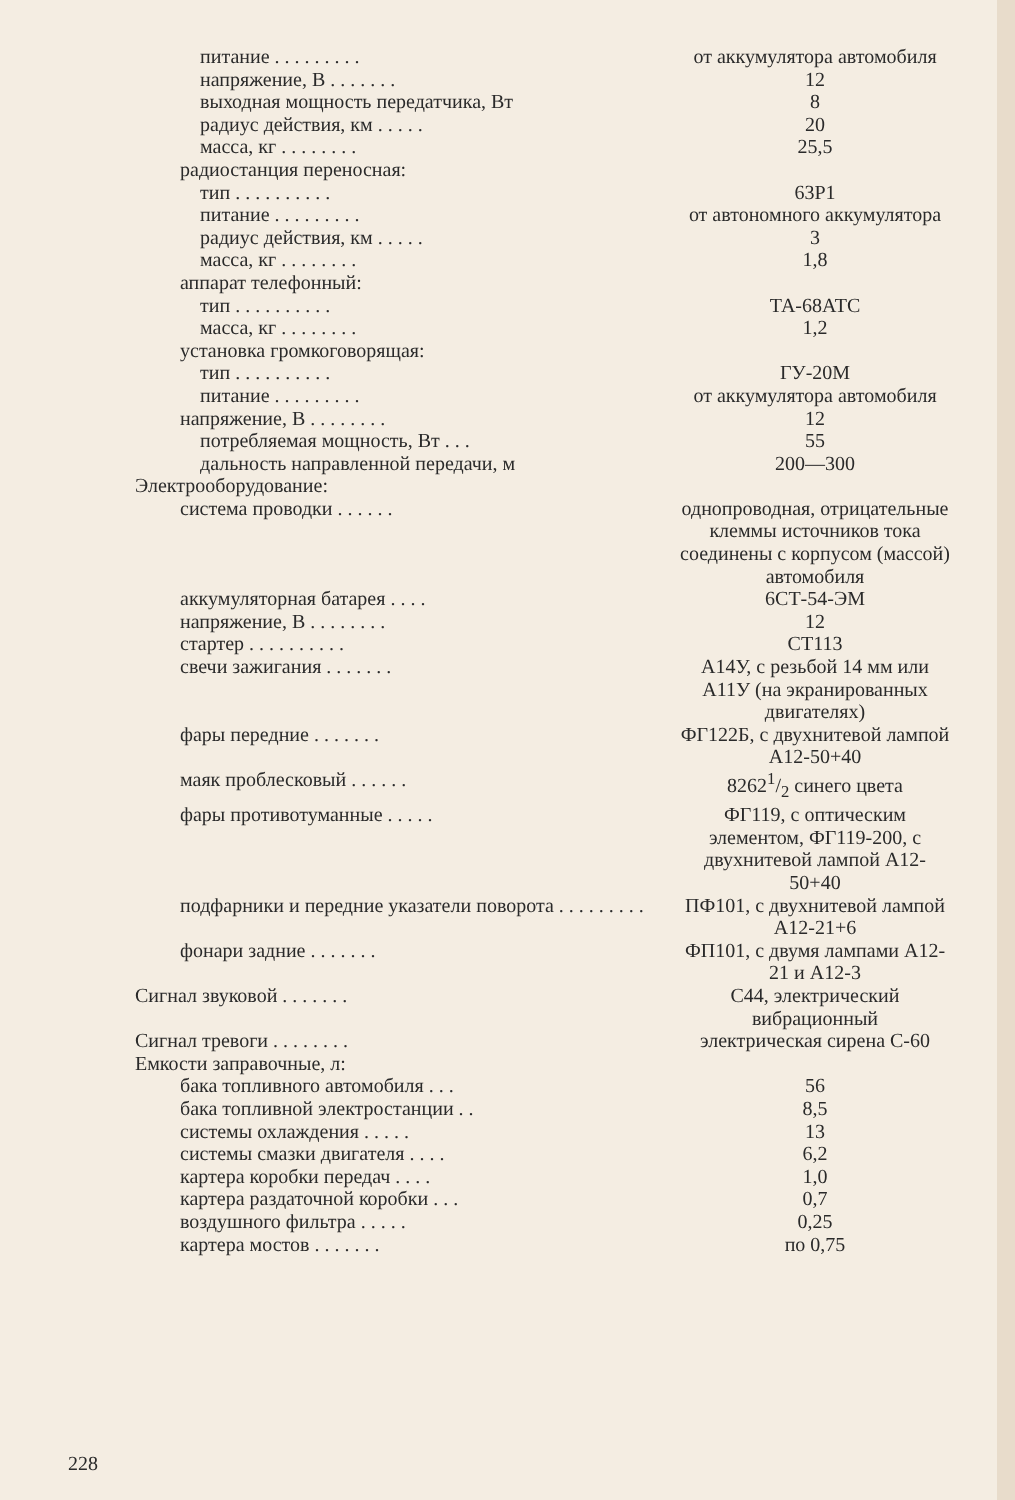| питание . . . . . . . . . | от аккумулятора автомобиля |
| напряжение, В . . . . . . . | 12 |
| выходная мощность передатчика, Вт | 8 |
| радиус действия, км . . . . . | 20 |
| масса, кг . . . . . . . . | 25,5 |
| радиостанция переносная: | |
| тип . . . . . . . . . . | 63Р1 |
| питание . . . . . . . . . | от автономного аккумулятора |
| радиус действия, км . . . . . | 3 |
| масса, кг . . . . . . . . | 1,8 |
| аппарат телефонный: | |
| тип . . . . . . . . . . | ТА-68АТС |
| масса, кг . . . . . . . . | 1,2 |
| установка громкоговорящая: | |
| тип . . . . . . . . . . | ГУ-20М |
| питание . . . . . . . . . | от аккумулятора автомобиля |
| напряжение, В . . . . . . . . | 12 |
| потребляемая мощность, Вт . . . | 55 |
| дальность направленной передачи, м | 200—300 |
| Электрооборудование: | |
| система проводки . . . . . . | однопроводная, отрицательные клеммы источников тока соединены с корпусом (массой) автомобиля |
| аккумуляторная батарея . . . . | 6СТ-54-ЭМ |
| напряжение, В . . . . . . . . | 12 |
| стартер . . . . . . . . . . | СТ113 |
| свечи зажигания . . . . . . . | А14У, с резьбой 14 мм или А11У (на экранированных двигателях) |
| фары передние . . . . . . . | ФГ122Б, с двухнитевой лампой А12-50+40 |
| маяк проблесковый . . . . . . | 82621/2 синего цвета |
| фары противотуманные . . . . . | ФГ119, с оптическим элементом, ФГ119-200, с двухнитевой лампой А12-50+40 |
| подфарники и передние указатели поворота . . . . . . . . . | ПФ101, с двухнитевой лампой А12-21+6 |
| фонари задние . . . . . . . | ФП101, с двумя лампами А12-21 и А12-3 |
| Сигнал звуковой . . . . . . . | С44, электрический вибрационный |
| Сигнал тревоги . . . . . . . . | электрическая сирена С-60 |
| Емкости заправочные, л: | |
| бака топливного автомобиля . . . | 56 |
| бака топливной электростанции . . | 8,5 |
| системы охлаждения . . . . . | 13 |
| системы смазки двигателя . . . . | 6,2 |
| картера коробки передач . . . . | 1,0 |
| картера раздаточной коробки . . . | 0,7 |
| воздушного фильтра . . . . . | 0,25 |
| картера мостов . . . . . . . | по 0,75 |
228